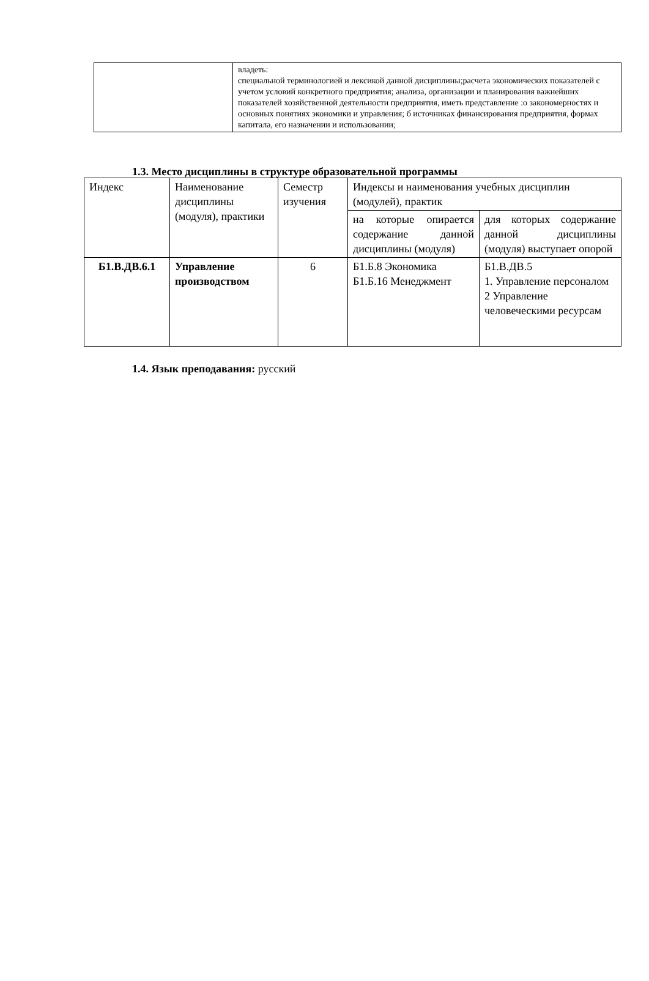| | владеть: специальной терминологией и лексикой данной дисциплины;расчета экономических показателей с учетом условий конкретного предприятия; анализа, организации и планирования важнейших показателей хозяйственной деятельности предприятия, иметь представление :о закономерностях и основных понятиях экономики и управления; б источниках финансирования предприятия, формах капитала, его назначении и использовании; |
1.3. Место дисциплины в структуре образовательной программы
| Индекс | Наименование дисциплины (модуля), практики | Семестр изучения | Индексы и наименования учебных дисциплин (модулей), практик | |
| --- | --- | --- | --- | --- |
| | | | на которые опирается содержание данной дисциплины (модуля) | для которых содержание данной дисциплины (модуля) выступает опорой |
| Б1.В.ДВ.6.1 | Управление производством | 6 | Б1.Б.8 Экономика Б1.Б.16 Менеджмент | Б1.В.ДВ.5 1. Управление персоналом 2 Управление человеческими ресурсам |
1.4. Язык преподавания: русский